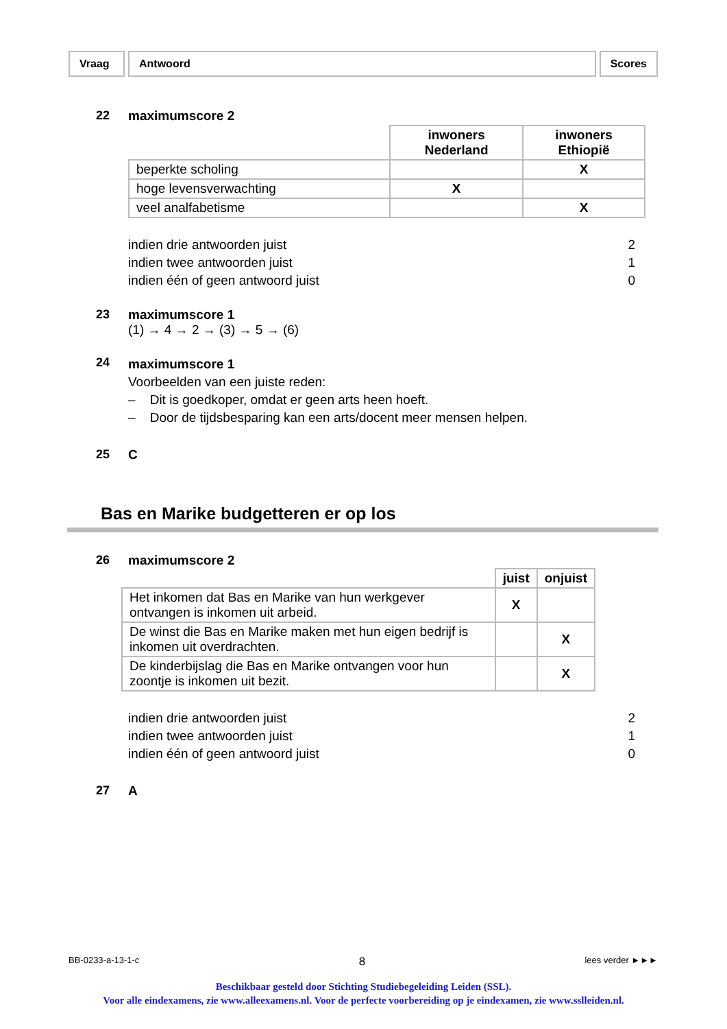Vraag Antwoord Scores
22 maximumscore 2
| | inwoners Nederland | inwoners Ethiopië |
| beperkte scholing | | X |
| hoge levensverwachting | X | |
| veel analfabetisme | | X |
indien drie antwoorden juist 2
indien twee antwoorden juist 1
indien één of geen antwoord juist 0
23 maximumscore 1
(1) → 4 → 2 → (3) → 5 → (6)
24
maximumscore 1
Voorbeelden van een juiste reden:
– Dit is goedkoper, omdat er geen arts heen hoeft.
– Door de tijdsbesparing kan een arts/docent meer mensen helpen.
25 C
Bas en Marike budgetteren er op los
26 maximumscore 2
| | juist | onjuist |
| Het inkomen dat Bas en Marike van hun werkgever ontvangen is inkomen uit arbeid. | X | |
| De winst die Bas en Marike maken met hun eigen bedrijf is inkomen uit overdrachten. | | X |
| De kinderbijslag die Bas en Marike ontvangen voor hun zoontje is inkomen uit bezit. | | X |
indien drie antwoorden juist 2
indien twee antwoorden juist 1
indien één of geen antwoord juist 0
27 A
BB-0233-a-13-1-c 8 lees verder ►►►
Beschikbaar gesteld door Stichting Studiebegeleiding Leiden (SSL).
Voor alle eindexamens, zie www.alleexamens.nl. Voor de perfecte voorbereiding op je eindexamen, zie www.sslleiden.nl.